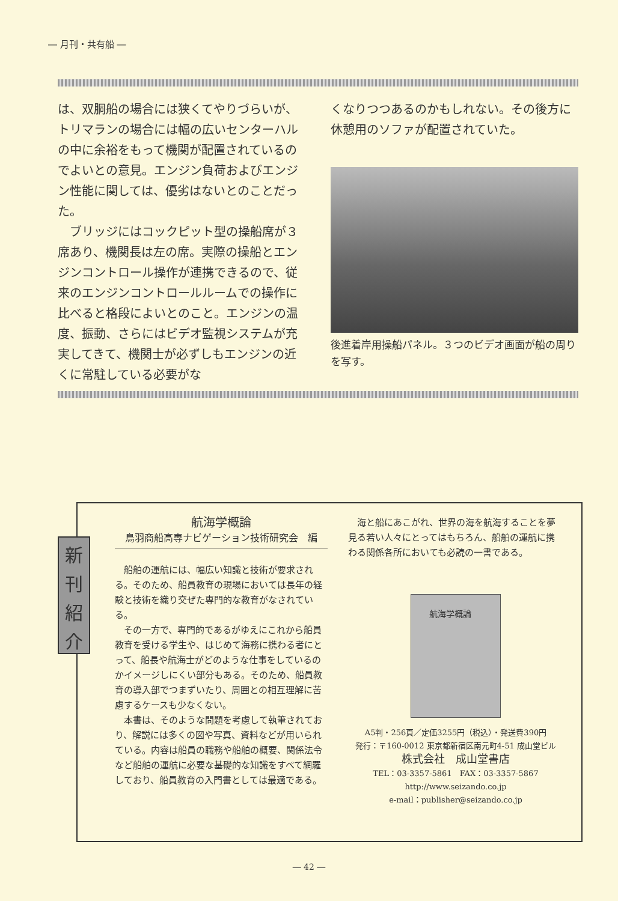― 月刊・共有船 ―
は、双胴船の場合には狭くてやりづらいが、トリマランの場合には幅の広いセンターハルの中に余裕をもって機関が配置されているのでよいとの意見。エンジン負荷およびエンジン性能に関しては、優劣はないとのことだった。
　ブリッジにはコックピット型の操船席が３席あり、機関長は左の席。実際の操船とエンジンコントロール操作が連携できるので、従来のエンジンコントロールルームでの操作に比べると格段によいとのこと。エンジンの温度、振動、さらにはビデオ監視システムが充実してきて、機関士が必ずしもエンジンの近くに常駐している必要がな
くなりつつあるのかもしれない。その後方に休憩用のソファが配置されていた。
後進着岸用操船パネル。３つのビデオ画面が船の周りを写す。
航海学概論
鳥羽商船高専ナビゲーション技術研究会　編
船舶の運航には、幅広い知識と技術が要求される。そのため、船員教育の現場においては長年の経験と技術を織り交ぜた専門的な教育がなされている。
その一方で、専門的であるがゆえにこれから船員教育を受ける学生や、はじめて海務に携わる者にとって、船長や航海士がどのような仕事をしているのかイメージしにくい部分もある。そのため、船員教育の導入部でつまずいたり、周囲との相互理解に苦慮するケースも少なくない。
本書は、そのような問題を考慮して執筆されており、解説には多くの図や写真、資料などが用いられている。内容は船員の職務や船舶の概要、関係法令など船舶の運航に必要な基礎的な知識をすべて網羅しており、船員教育の入門書としては最適である。
海と船にあこがれ、世界の海を航海することを夢見る若い人々にとってはもちろん、船舶の運航に携わる関係各所においても必読の一書である。
航海学概論
A5判・256頁／定価3255円（税込）・発送費390円
発行：〒160-0012 東京都新宿区南元町4-51 成山堂ビル
株式会社　成山堂書店
TEL：03-3357-5861　FAX：03-3357-5867
http://www.seizando.co.jp
e-mail：publisher@seizando.co.jp
新
刊
紹
介
― 42 ―